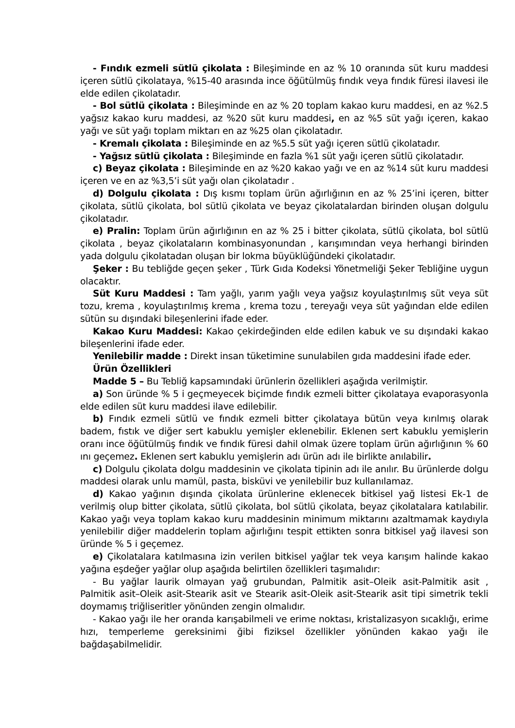- Fındık ezmeli sütlü çikolata : Bileşiminde en az % 10 oranında süt kuru maddesi içeren sütlü çikolataya, %15-40 arasında ince öğütülmüş fındık veya fındık füresi ilavesi ile elde edilen çikolatadır.
- Bol sütlü çikolata : Bileşiminde en az % 20 toplam kakao kuru maddesi, en az %2.5 yağsız kakao kuru maddesi, az %20 süt kuru maddesi, en az %5 süt yağı içeren, kakao yağı ve süt yağı toplam miktarı en az %25 olan çikolatadır.
- Kremalı çikolata : Bileşiminde en az %5.5 süt yağı içeren sütlü çikolatadır.
- Yağsız sütlü çikolata : Bileşiminde en fazla %1 süt yağı içeren sütlü çikolatadır.
c) Beyaz çikolata : Bileşiminde en az %20 kakao yağı ve en az %14 süt kuru maddesi içeren ve en az %3,5’i süt yağı olan çikolatadır .
d) Dolgulu çikolata : Dış kısmı toplam ürün ağırlığının en az % 25’ini içeren, bitter çikolata, sütlü çikolata, bol sütlü çikolata ve beyaz çikolatalardan birinden oluşan dolgulu çikolatadır.
e) Pralin: Toplam ürün ağırlığının en az % 25 i bitter çikolata, sütlü çikolata, bol sütlü çikolata , beyaz çikolataların kombinasyonundan , karışımından veya herhangi birinden yada dolgulu çikolatadan oluşan bir lokma büyüklüğündeki çikolatadır.
Şeker : Bu tebliğde geçen şeker , Türk Gıda Kodeksi Yönetmeliği Şeker Tebliğine uygun olacaktır.
Süt Kuru Maddesi : Tam yağlı, yarım yağlı veya yağsız koyulaştırılmış süt veya süt tozu, krema , koyulaştırılmış krema , krema tozu , tereyağı veya süt yağından elde edilen sütün su dışındaki bileşenlerini ifade eder.
Kakao Kuru Maddesi: Kakao çekirdeğinden elde edilen kabuk ve su dışındaki kakao bileşenlerini ifade eder.
Yenilebilir madde : Direkt insan tüketimine sunulabilen gıda maddesini ifade eder.
Ürün Özellikleri
Madde 5 – Bu Tebliğ kapsamındaki ürünlerin özellikleri aşağıda verilmiştir.
a) Son üründe % 5 i geçmeyecek biçimde fındık ezmeli bitter çikolataya evaporasyonla elde edilen süt kuru maddesi ilave edilebilir.
b) Fındık ezmeli sütlü ve fındık ezmeli bitter çikolataya bütün veya kırılmış olarak badem, fıstık ve diğer sert kabuklu yemişler eklenebilir. Eklenen sert kabuklu yemişlerin oranı ince öğütülmüş fındık ve fındık füresi dahil olmak üzere toplam ürün ağırlığının % 60 ını geçemez. Eklenen sert kabuklu yemişlerin adı ürün adı ile birlikte anılabilir.
c) Dolgulu çikolata dolgu maddesinin ve çikolata tipinin adı ile anılır. Bu ürünlerde dolgu maddesi olarak unlu mamül, pasta, bisküvi ve yenilebilir buz kullanılamaz.
d) Kakao yağının dışında çikolata ürünlerine eklenecek bitkisel yağ listesi Ek-1 de verilmiş olup bitter çikolata, sütlü çikolata, bol sütlü çikolata, beyaz çikolatalara katılabilir. Kakao yağı veya toplam kakao kuru maddesinin minimum miktarını azaltmamak kaydıyla yenilebilir diğer maddelerin toplam ağırlığını tespit ettikten sonra bitkisel yağ ilavesi son üründe % 5 i geçemez.
e) Çikolatalara katılmasına izin verilen bitkisel yağlar tek veya karışım halinde kakao yağına eşdeğer yağlar olup aşağıda belirtilen özellikleri taşımalıdır:
- Bu yağlar laurik olmayan yağ grubundan, Palmitik asit–Oleik asit-Palmitik asit , Palmitik asit–Oleik asit-Stearik asit ve Stearik asit-Oleik asit-Stearik asit tipi simetrik tekli doymamış triğliseritler yönünden zengin olmalıdır.
- Kakao yağı ile her oranda karışabilmeli ve erime noktası, kristalizasyon sıcaklığı, erime hızı, temperleme gereksinimi ğibi fiziksel özellikler yönünden kakao yağı ile bağdaşabilmelidir.